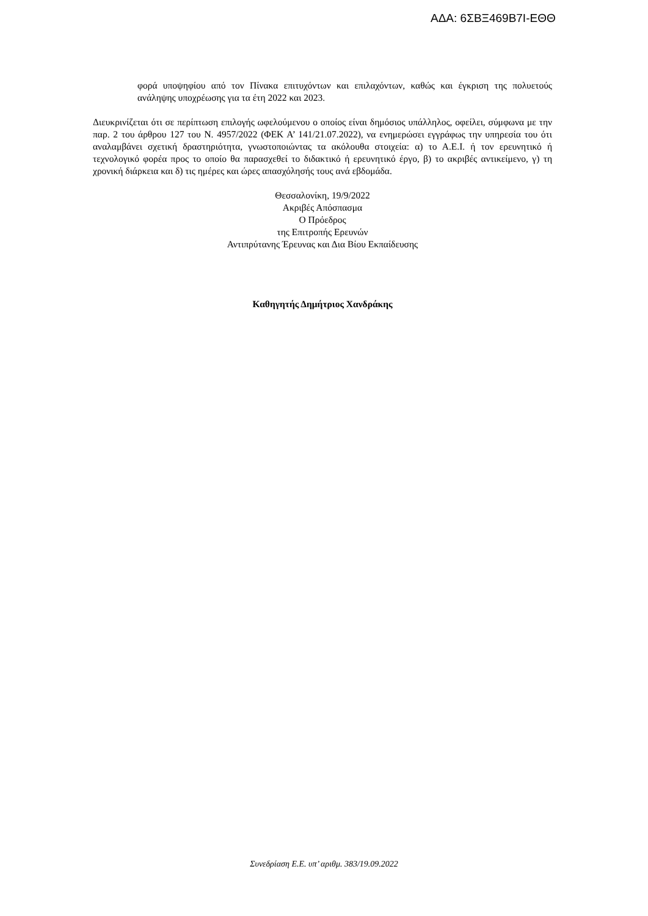ΑΔΑ: 6ΣΒΞ469Β7Ι-ΕΘΘ
φορά υποψηφίου από τον Πίνακα επιτυχόντων και επιλαχόντων, καθώς και έγκριση της πολυετούς ανάληψης υποχρέωσης για τα έτη 2022 και 2023.
Διευκρινίζεται ότι σε περίπτωση επιλογής ωφελούμενου ο οποίος είναι δημόσιος υπάλληλος, οφείλει, σύμφωνα με την παρ. 2 του άρθρου 127 του Ν. 4957/2022 (ΦΕΚ Α’ 141/21.07.2022), να ενημερώσει εγγράφως την υπηρεσία του ότι αναλαμβάνει σχετική δραστηριότητα, γνωστοποιώντας τα ακόλουθα στοιχεία: α) το Α.Ε.Ι. ή τον ερευνητικό ή τεχνολογικό φορέα προς το οποίο θα παρασχεθεί το διδακτικό ή ερευνητικό έργο, β) το ακριβές αντικείμενο, γ) τη χρονική διάρκεια και δ) τις ημέρες και ώρες απασχόλησής τους ανά εβδομάδα.
Θεσσαλονίκη, 19/9/2022
Ακριβές Απόσπασμα
Ο Πρόεδρος
της Επιτροπής Ερευνών
Αντιπρύτανης Έρευνας και Δια Βίου Εκπαίδευσης
Καθηγητής Δημήτριος Χανδράκης
Συνεδρίαση Ε.Ε. υπ’ αριθμ. 383/19.09.2022